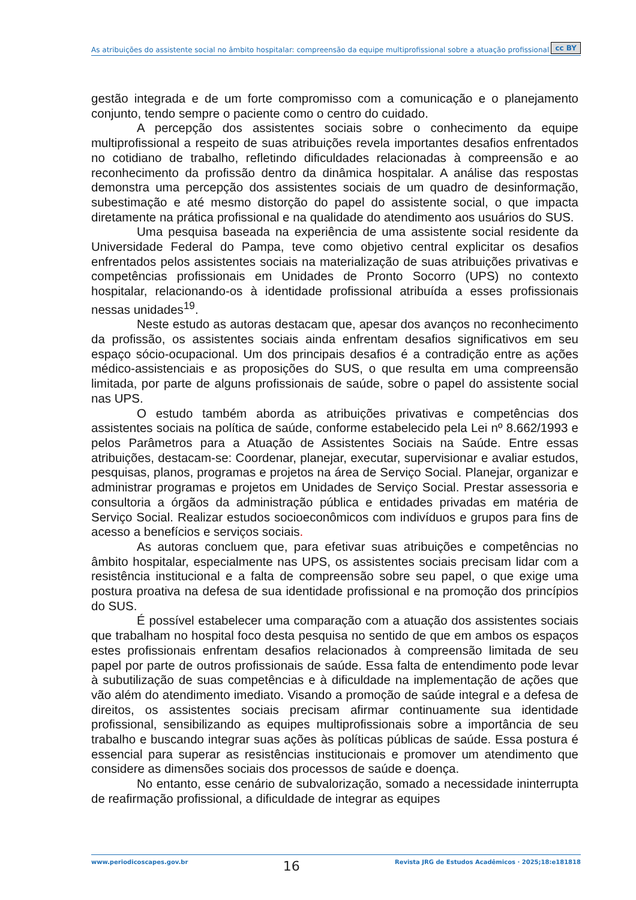As atribuições do assistente social no âmbito hospitalar: compreensão da equipe multiprofissional sobre a atuação profissional cc BY
gestão integrada e de um forte compromisso com a comunicação e o planejamento conjunto, tendo sempre o paciente como o centro do cuidado.
A percepção dos assistentes sociais sobre o conhecimento da equipe multiprofissional a respeito de suas atribuições revela importantes desafios enfrentados no cotidiano de trabalho, refletindo dificuldades relacionadas à compreensão e ao reconhecimento da profissão dentro da dinâmica hospitalar. A análise das respostas demonstra uma percepção dos assistentes sociais de um quadro de desinformação, subestimação e até mesmo distorção do papel do assistente social, o que impacta diretamente na prática profissional e na qualidade do atendimento aos usuários do SUS.
Uma pesquisa baseada na experiência de uma assistente social residente da Universidade Federal do Pampa, teve como objetivo central explicitar os desafios enfrentados pelos assistentes sociais na materialização de suas atribuições privativas e competências profissionais em Unidades de Pronto Socorro (UPS) no contexto hospitalar, relacionando-os à identidade profissional atribuída a esses profissionais nessas unidades<sup>19</sup>.
Neste estudo as autoras destacam que, apesar dos avanços no reconhecimento da profissão, os assistentes sociais ainda enfrentam desafios significativos em seu espaço sócio-ocupacional. Um dos principais desafios é a contradição entre as ações médico-assistenciais e as proposições do SUS, o que resulta em uma compreensão limitada, por parte de alguns profissionais de saúde, sobre o papel do assistente social nas UPS.
O estudo também aborda as atribuições privativas e competências dos assistentes sociais na política de saúde, conforme estabelecido pela Lei nº 8.662/1993 e pelos Parâmetros para a Atuação de Assistentes Sociais na Saúde. Entre essas atribuições, destacam-se: Coordenar, planejar, executar, supervisionar e avaliar estudos, pesquisas, planos, programas e projetos na área de Serviço Social. Planejar, organizar e administrar programas e projetos em Unidades de Serviço Social. Prestar assessoria e consultoria a órgãos da administração pública e entidades privadas em matéria de Serviço Social. Realizar estudos socioeconômicos com indivíduos e grupos para fins de acesso a benefícios e serviços sociais.
As autoras concluem que, para efetivar suas atribuições e competências no âmbito hospitalar, especialmente nas UPS, os assistentes sociais precisam lidar com a resistência institucional e a falta de compreensão sobre seu papel, o que exige uma postura proativa na defesa de sua identidade profissional e na promoção dos princípios do SUS.
É possível estabelecer uma comparação com a atuação dos assistentes sociais que trabalham no hospital foco desta pesquisa no sentido de que em ambos os espaços estes profissionais enfrentam desafios relacionados à compreensão limitada de seu papel por parte de outros profissionais de saúde. Essa falta de entendimento pode levar à subutilização de suas competências e à dificuldade na implementação de ações que vão além do atendimento imediato. Visando a promoção de saúde integral e a defesa de direitos, os assistentes sociais precisam afirmar continuamente sua identidade profissional, sensibilizando as equipes multiprofissionais sobre a importância de seu trabalho e buscando integrar suas ações às políticas públicas de saúde. Essa postura é essencial para superar as resistências institucionais e promover um atendimento que considere as dimensões sociais dos processos de saúde e doença.
No entanto, esse cenário de subvalorização, somado a necessidade ininterrupta de reafirmação profissional, a dificuldade de integrar as equipes
www.periodicoscapes.gov.br 16 Revista JRG de Estudos Acadêmicos · 2025;18:e181818